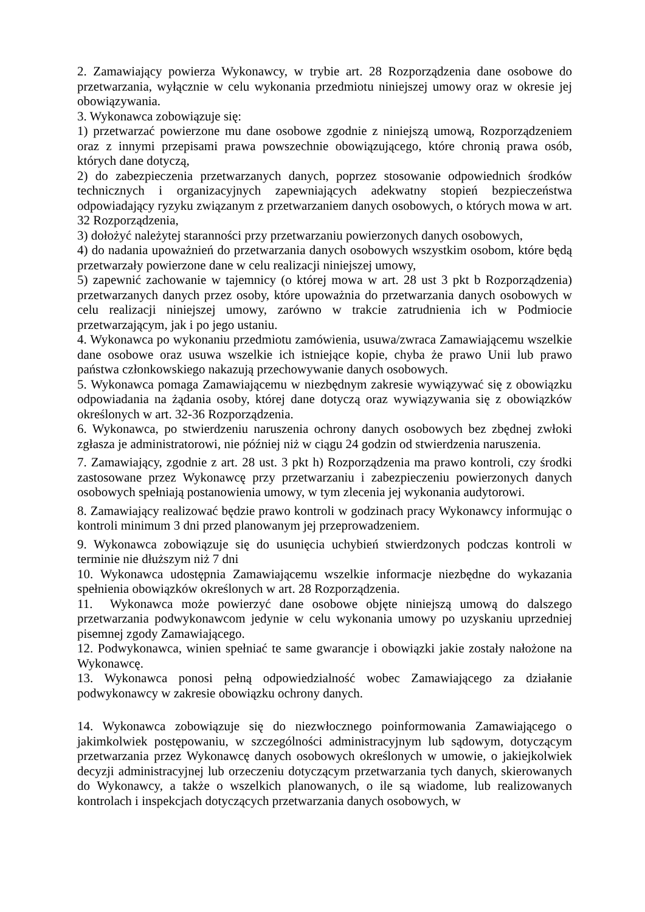2. Zamawiający powierza Wykonawcy, w trybie art. 28 Rozporządzenia dane osobowe do przetwarzania, wyłącznie w celu wykonania przedmiotu niniejszej umowy oraz w okresie jej obowiązywania.
3. Wykonawca zobowiązuje się:
1) przetwarzać powierzone mu dane osobowe zgodnie z niniejszą umową, Rozporządzeniem oraz z innymi przepisami prawa powszechnie obowiązującego, które chronią prawa osób, których dane dotyczą,
2) do zabezpieczenia przetwarzanych danych, poprzez stosowanie odpowiednich środków technicznych i organizacyjnych zapewniających adekwatny stopień bezpieczeństwa odpowiadający ryzyku związanym z przetwarzaniem danych osobowych, o których mowa w art. 32 Rozporządzenia,
3) dołożyć należytej staranności przy przetwarzaniu powierzonych danych osobowych,
4) do nadania upoważnień do przetwarzania danych osobowych wszystkim osobom, które będą przetwarzały powierzone dane w celu realizacji niniejszej umowy,
5) zapewnić zachowanie w tajemnicy (o której mowa w art. 28 ust 3 pkt b Rozporządzenia) przetwarzanych danych przez osoby, które upoważnia do przetwarzania danych osobowych w celu realizacji niniejszej umowy, zarówno w trakcie zatrudnienia ich w Podmiocie przetwarzającym, jak i po jego ustaniu.
4. Wykonawca po wykonaniu przedmiotu zamówienia, usuwa/zwraca Zamawiającemu wszelkie dane osobowe oraz usuwa wszelkie ich istniejące kopie, chyba że prawo Unii lub prawo państwa członkowskiego nakazują przechowywanie danych osobowych.
5. Wykonawca pomaga Zamawiającemu w niezbędnym zakresie wywiązywać się z obowiązku odpowiadania na żądania osoby, której dane dotyczą oraz wywiązywania się z obowiązków określonych w art. 32-36 Rozporządzenia.
6. Wykonawca, po stwierdzeniu naruszenia ochrony danych osobowych bez zbędnej zwłoki zgłasza je administratorowi, nie później niż w ciągu 24 godzin od stwierdzenia naruszenia.
7. Zamawiający, zgodnie z art. 28 ust. 3 pkt h) Rozporządzenia ma prawo kontroli, czy środki zastosowane przez Wykonawcę przy przetwarzaniu i zabezpieczeniu powierzonych danych osobowych spełniają postanowienia umowy, w tym zlecenia jej wykonania audytorowi.
8. Zamawiający realizować będzie prawo kontroli w godzinach pracy Wykonawcy informując o kontroli minimum 3 dni przed planowanym jej przeprowadzeniem.
9. Wykonawca zobowiązuje się do usunięcia uchybień stwierdzonych podczas kontroli w terminie nie dłuższym niż 7 dni
10. Wykonawca udostępnia Zamawiającemu wszelkie informacje niezbędne do wykazania spełnienia obowiązków określonych w art. 28 Rozporządzenia.
11. Wykonawca może powierzyć dane osobowe objęte niniejszą umową do dalszego przetwarzania podwykonawcom jedynie w celu wykonania umowy po uzyskaniu uprzedniej pisemnej zgody Zamawiającego.
12. Podwykonawca, winien spełniać te same gwarancje i obowiązki jakie zostały nałożone na Wykonawcę.
13. Wykonawca ponosi pełną odpowiedzialność wobec Zamawiającego za działanie podwykonawcy w zakresie obowiązku ochrony danych.
14. Wykonawca zobowiązuje się do niezwłocznego poinformowania Zamawiającego o jakimkolwiek postępowaniu, w szczególności administracyjnym lub sądowym, dotyczącym przetwarzania przez Wykonawcę danych osobowych określonych w umowie, o jakiejkolwiek decyzji administracyjnej lub orzeczeniu dotyczącym przetwarzania tych danych, skierowanych do Wykonawcy, a także o wszelkich planowanych, o ile są wiadome, lub realizowanych kontrolach i inspekcjach dotyczących przetwarzania danych osobowych, w